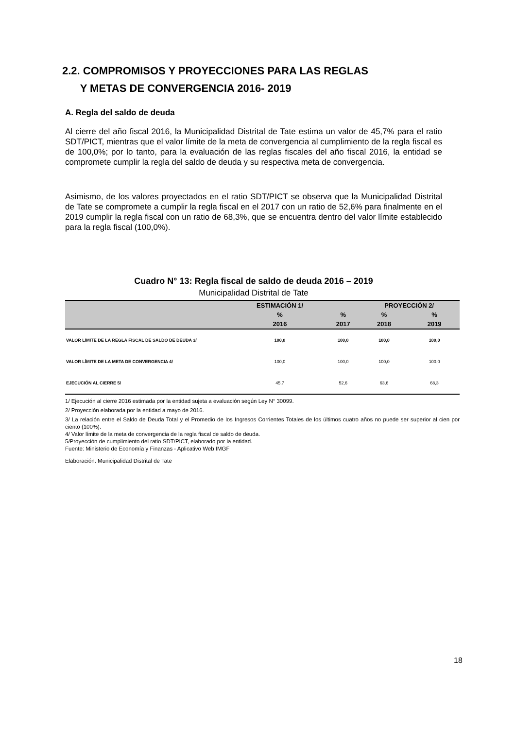2.2. COMPROMISOS Y PROYECCIONES PARA LAS REGLAS
Y METAS DE CONVERGENCIA 2016- 2019
A. Regla del saldo de deuda
Al cierre del año fiscal 2016, la Municipalidad Distrital de Tate estima un valor de 45,7% para el ratio SDT/PICT, mientras que el valor límite de la meta de convergencia al cumplimiento de la regla fiscal es de 100,0%; por lo tanto, para la evaluación de las reglas fiscales del año fiscal 2016, la entidad se compromete cumplir la regla del saldo de deuda y su respectiva meta de convergencia.
Asimismo, de los valores proyectados en el ratio SDT/PICT se observa que la Municipalidad Distrital de Tate se compromete a cumplir la regla fiscal en el 2017 con un ratio de 52,6% para finalmente en el 2019 cumplir la regla fiscal con un ratio de 68,3%, que se encuentra dentro del valor límite establecido para la regla fiscal (100,0%).
Cuadro N° 13: Regla fiscal de saldo de deuda 2016 – 2019
Municipalidad Distrital de Tate
| | ESTIMACIÓN 1/ | | PROYECCIÓN 2/ | |
| --- | --- | --- | --- | --- |
| | % | % | % | % |
| | 2016 | 2017 | 2018 | 2019 |
| VALOR LÍMITE DE LA REGLA FISCAL DE SALDO DE DEUDA 3/ | 100,0 | 100,0 | 100,0 | 100,0 |
| VALOR LÍMITE DE LA META DE CONVERGENCIA 4/ | 100,0 | 100,0 | 100,0 | 100,0 |
| EJECUCIÓN AL CIERRE 5/ | 45,7 | 52,6 | 63,6 | 68,3 |
1/ Ejecución al cierre 2016 estimada por la entidad sujeta a evaluación según Ley N° 30099.
2/ Proyección elaborada por la entidad a mayo de 2016.
3/ La relación entre el Saldo de Deuda Total y el Promedio de los Ingresos Corrientes Totales de los últimos cuatro años no puede ser superior al cien por ciento (100%).
4/ Valor límite de la meta de convergencia de la regla fiscal de saldo de deuda.
5/Proyección de cumplimiento del ratio SDT/PICT, elaborado por la entidad.
Fuente: Ministerio de Economía y Finanzas - Aplicativo Web IMGF
Elaboración: Municipalidad Distrital de Tate
18